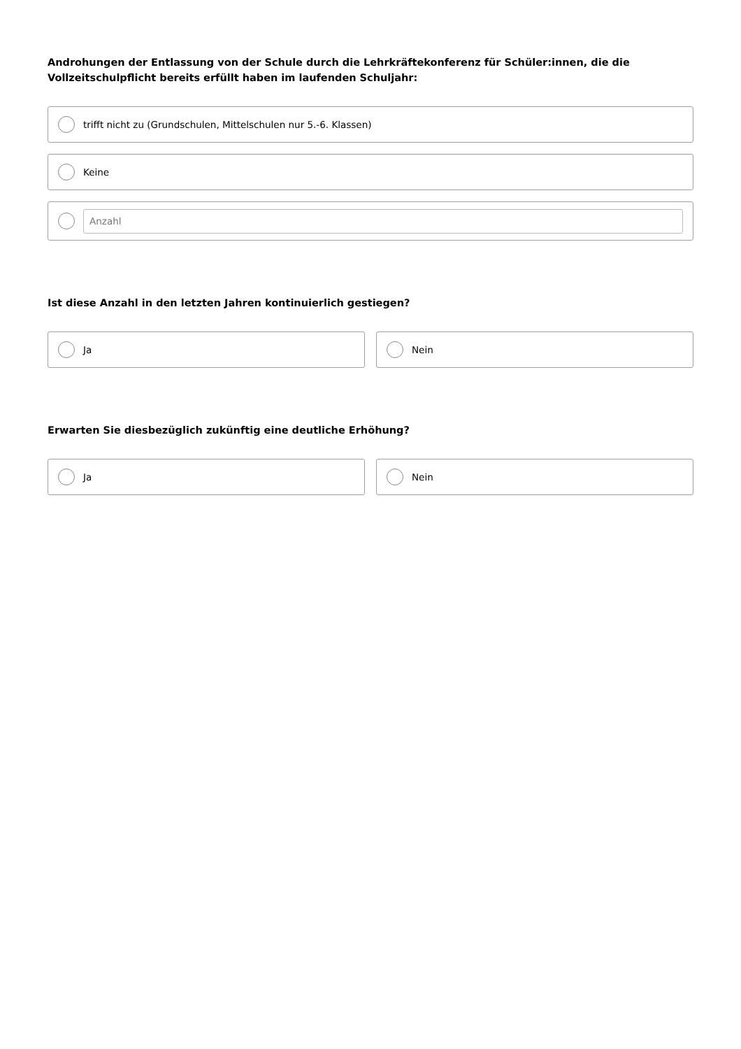Androhungen der Entlassung von der Schule durch die Lehrkräftekonferenz für Schüler:innen, die die Vollzeitschulpflicht bereits erfüllt haben im laufenden Schuljahr:
trifft nicht zu (Grundschulen, Mittelschulen nur 5.-6. Klassen)
Keine
Anzahl
Ist diese Anzahl in den letzten Jahren kontinuierlich gestiegen?
Ja Nein
Erwarten Sie diesbezüglich zukünftig eine deutliche Erhöhung?
Ja Nein